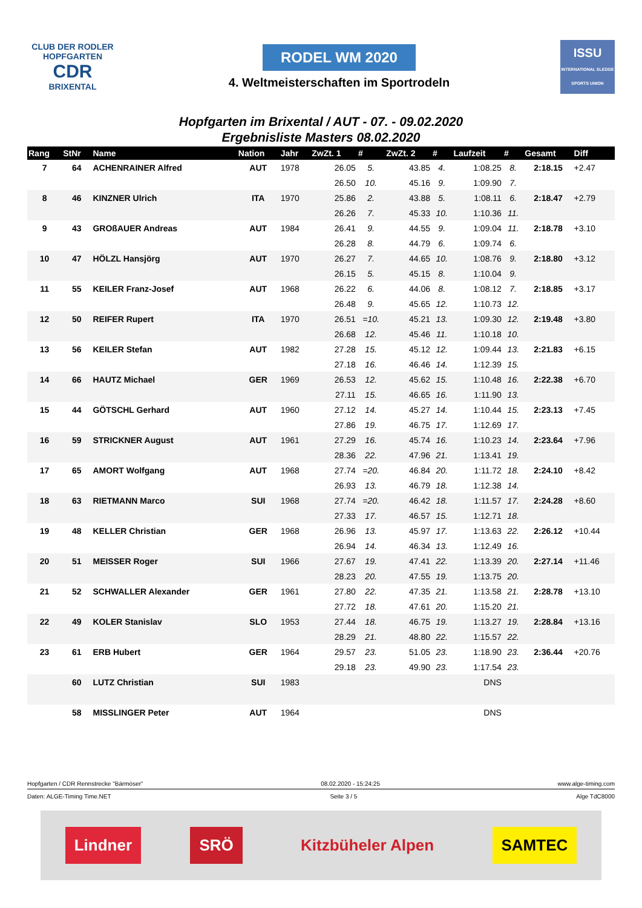CLUB DER RODLER
HOPFGARTEN
CDR
BRIXENTAL
RODEL WM 2020
4. Weltmeisterschaften im Sportrodeln
ISSU
INTERNATIONAL SLEDGE SPORTS UNION
Hopfgarten im Brixental / AUT - 07. - 09.02.2020
Ergebnisliste Masters 08.02.2020
| Rang | StNr | Name | Nation | Jahr | ZwZt. 1 | # | ZwZt. 2 | # | Laufzeit | # | Gesamt | Diff |
| --- | --- | --- | --- | --- | --- | --- | --- | --- | --- | --- | --- | --- |
| 7 | 64 | ACHENRAINER Alfred | AUT | 1978 | 26.05 | 5. | 43.85 | 4. | 1:08.25 | 8. | 2:18.15 | +2.47 |
| | | | | | 26.50 | 10. | 45.16 | 9. | 1:09.90 | 7. | | |
| 8 | 46 | KINZNER Ulrich | ITA | 1970 | 25.86 | 2. | 43.88 | 5. | 1:08.11 | 6. | 2:18.47 | +2.79 |
| | | | | | 26.26 | 7. | 45.33 | 10. | 1:10.36 | 11. | | |
| 9 | 43 | GROßAUER Andreas | AUT | 1984 | 26.41 | 9. | 44.55 | 9. | 1:09.04 | 11. | 2:18.78 | +3.10 |
| | | | | | 26.28 | 8. | 44.79 | 6. | 1:09.74 | 6. | | |
| 10 | 47 | HÖLZL Hansjörg | AUT | 1970 | 26.27 | 7. | 44.65 | 10. | 1:08.76 | 9. | 2:18.80 | +3.12 |
| | | | | | 26.15 | 5. | 45.15 | 8. | 1:10.04 | 9. | | |
| 11 | 55 | KEILER Franz-Josef | AUT | 1968 | 26.22 | 6. | 44.06 | 8. | 1:08.12 | 7. | 2:18.85 | +3.17 |
| | | | | | 26.48 | 9. | 45.65 | 12. | 1:10.73 | 12. | | |
| 12 | 50 | REIFER Rupert | ITA | 1970 | 26.51 | =10. | 45.21 | 13. | 1:09.30 | 12. | 2:19.48 | +3.80 |
| | | | | | 26.68 | 12. | 45.46 | 11. | 1:10.18 | 10. | | |
| 13 | 56 | KEILER Stefan | AUT | 1982 | 27.28 | 15. | 45.12 | 12. | 1:09.44 | 13. | 2:21.83 | +6.15 |
| | | | | | 27.18 | 16. | 46.46 | 14. | 1:12.39 | 15. | | |
| 14 | 66 | HAUTZ Michael | GER | 1969 | 26.53 | 12. | 45.62 | 15. | 1:10.48 | 16. | 2:22.38 | +6.70 |
| | | | | | 27.11 | 15. | 46.65 | 16. | 1:11.90 | 13. | | |
| 15 | 44 | GÖTSCHL Gerhard | AUT | 1960 | 27.12 | 14. | 45.27 | 14. | 1:10.44 | 15. | 2:23.13 | +7.45 |
| | | | | | 27.86 | 19. | 46.75 | 17. | 1:12.69 | 17. | | |
| 16 | 59 | STRICKNER August | AUT | 1961 | 27.29 | 16. | 45.74 | 16. | 1:10.23 | 14. | 2:23.64 | +7.96 |
| | | | | | 28.36 | 22. | 47.96 | 21. | 1:13.41 | 19. | | |
| 17 | 65 | AMORT Wolfgang | AUT | 1968 | 27.74 | =20. | 46.84 | 20. | 1:11.72 | 18. | 2:24.10 | +8.42 |
| | | | | | 26.93 | 13. | 46.79 | 18. | 1:12.38 | 14. | | |
| 18 | 63 | RIETMANN Marco | SUI | 1968 | 27.74 | =20. | 46.42 | 18. | 1:11.57 | 17. | 2:24.28 | +8.60 |
| | | | | | 27.33 | 17. | 46.57 | 15. | 1:12.71 | 18. | | |
| 19 | 48 | KELLER Christian | GER | 1968 | 26.96 | 13. | 45.97 | 17. | 1:13.63 | 22. | 2:26.12 | +10.44 |
| | | | | | 26.94 | 14. | 46.34 | 13. | 1:12.49 | 16. | | |
| 20 | 51 | MEISSER Roger | SUI | 1966 | 27.67 | 19. | 47.41 | 22. | 1:13.39 | 20. | 2:27.14 | +11.46 |
| | | | | | 28.23 | 20. | 47.55 | 19. | 1:13.75 | 20. | | |
| 21 | 52 | SCHWALLER Alexander | GER | 1961 | 27.80 | 22. | 47.35 | 21. | 1:13.58 | 21. | 2:28.78 | +13.10 |
| | | | | | 27.72 | 18. | 47.61 | 20. | 1:15.20 | 21. | | |
| 22 | 49 | KOLER Stanislav | SLO | 1953 | 27.44 | 18. | 46.75 | 19. | 1:13.27 | 19. | 2:28.84 | +13.16 |
| | | | | | 28.29 | 21. | 48.80 | 22. | 1:15.57 | 22. | | |
| 23 | 61 | ERB Hubert | GER | 1964 | 29.57 | 23. | 51.05 | 23. | 1:18.90 | 23. | 2:36.44 | +20.76 |
| | | | | | 29.18 | 23. | 49.90 | 23. | 1:17.54 | 23. | | |
| | 60 | LUTZ Christian | SUI | 1983 | | | | | DNS | | | |
| | 58 | MISSLINGER Peter | AUT | 1964 | | | | | DNS | | | |
Hopfgarten / CDR Rennstrecke "Bärmöser" 08.02.2020 - 15:24:25 www.alge-timing.com
Daten: ALGE-Timing Time.NET Seite 3 / 5 Alge TdC8000
Lindner SRÖ Kitzbüheler Alpen SAMTEC